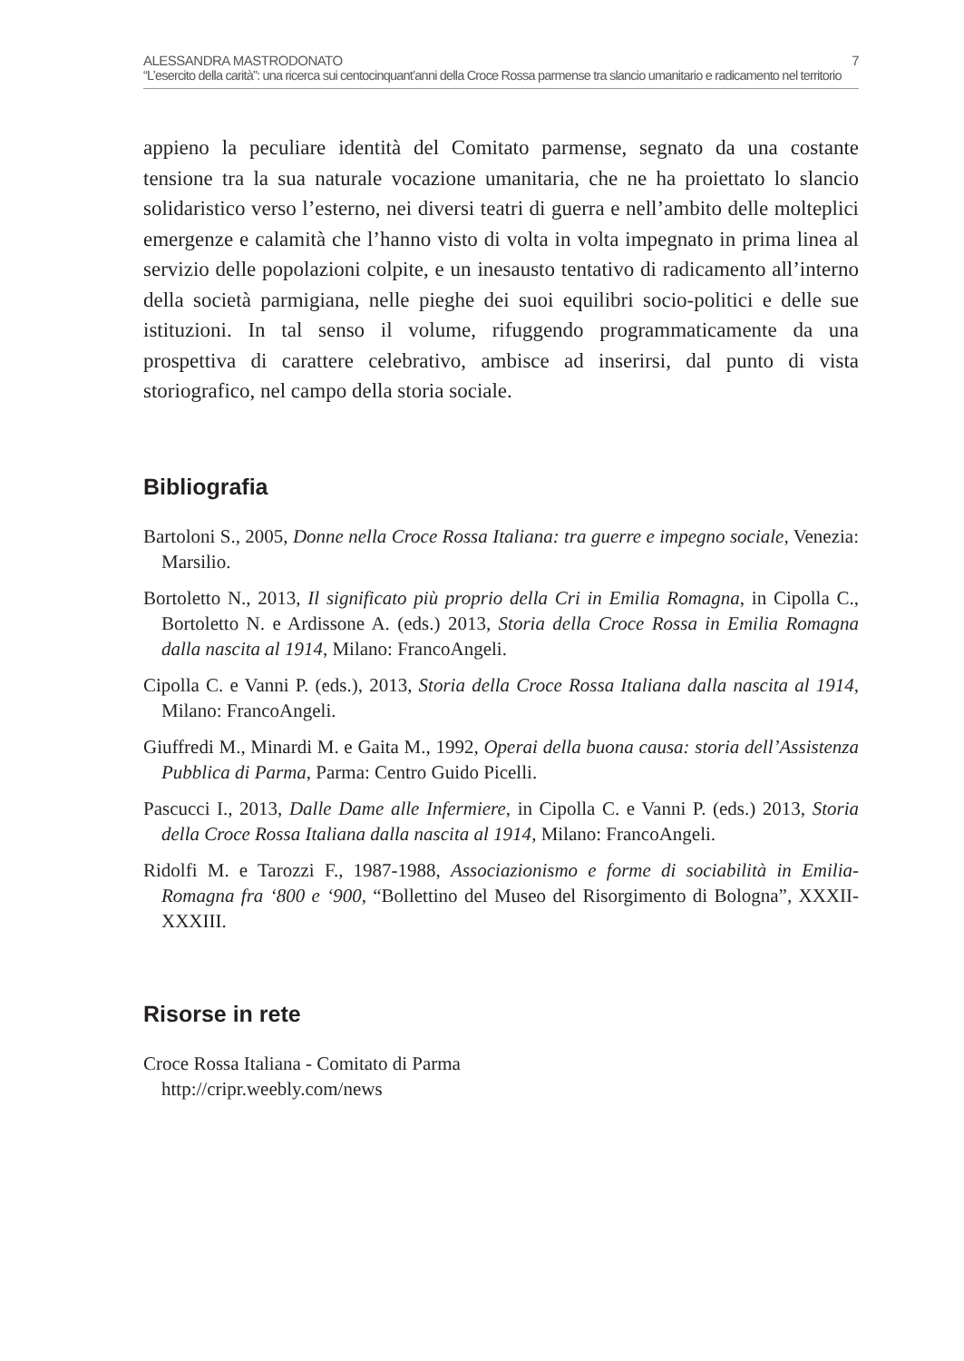ALESSANDRA MASTRODONATO 7
“L’esercito della carità”: una ricerca sui centocinquant’anni della Croce Rossa parmense tra slancio umanitario e radicamento nel territorio
appieno la peculiare identità del Comitato parmense, segnato da una costante tensione tra la sua naturale vocazione umanitaria, che ne ha proiettato lo slancio solidaristico verso l’esterno, nei diversi teatri di guerra e nell’ambito delle molteplici emergenze e calamità che l’hanno visto di volta in volta impegnato in prima linea al servizio delle popolazioni colpite, e un inesausto tentativo di radicamento all’interno della società parmigiana, nelle pieghe dei suoi equilibri socio-politici e delle sue istituzioni. In tal senso il volume, rifuggendo programmaticamente da una prospettiva di carattere celebrativo, ambisce ad inserirsi, dal punto di vista storiografico, nel campo della storia sociale.
Bibliografia
Bartoloni S., 2005, Donne nella Croce Rossa Italiana: tra guerre e impegno sociale, Venezia: Marsilio.
Bortoletto N., 2013, Il significato più proprio della Cri in Emilia Romagna, in Cipolla C., Bortoletto N. e Ardissone A. (eds.) 2013, Storia della Croce Rossa in Emilia Romagna dalla nascita al 1914, Milano: FrancoAngeli.
Cipolla C. e Vanni P. (eds.), 2013, Storia della Croce Rossa Italiana dalla nascita al 1914, Milano: FrancoAngeli.
Giuffredi M., Minardi M. e Gaita M., 1992, Operai della buona causa: storia dell’Assistenza Pubblica di Parma, Parma: Centro Guido Picelli.
Pascucci I., 2013, Dalle Dame alle Infermiere, in Cipolla C. e Vanni P. (eds.) 2013, Storia della Croce Rossa Italiana dalla nascita al 1914, Milano: FrancoAngeli.
Ridolfi M. e Tarozzi F., 1987-1988, Associazionismo e forme di sociabilità in Emilia-Romagna fra ‘800 e ‘900, “Bollettino del Museo del Risorgimento di Bologna”, XXXII-XXXIII.
Risorse in rete
Croce Rossa Italiana - Comitato di Parma
http://cripr.weebly.com/news